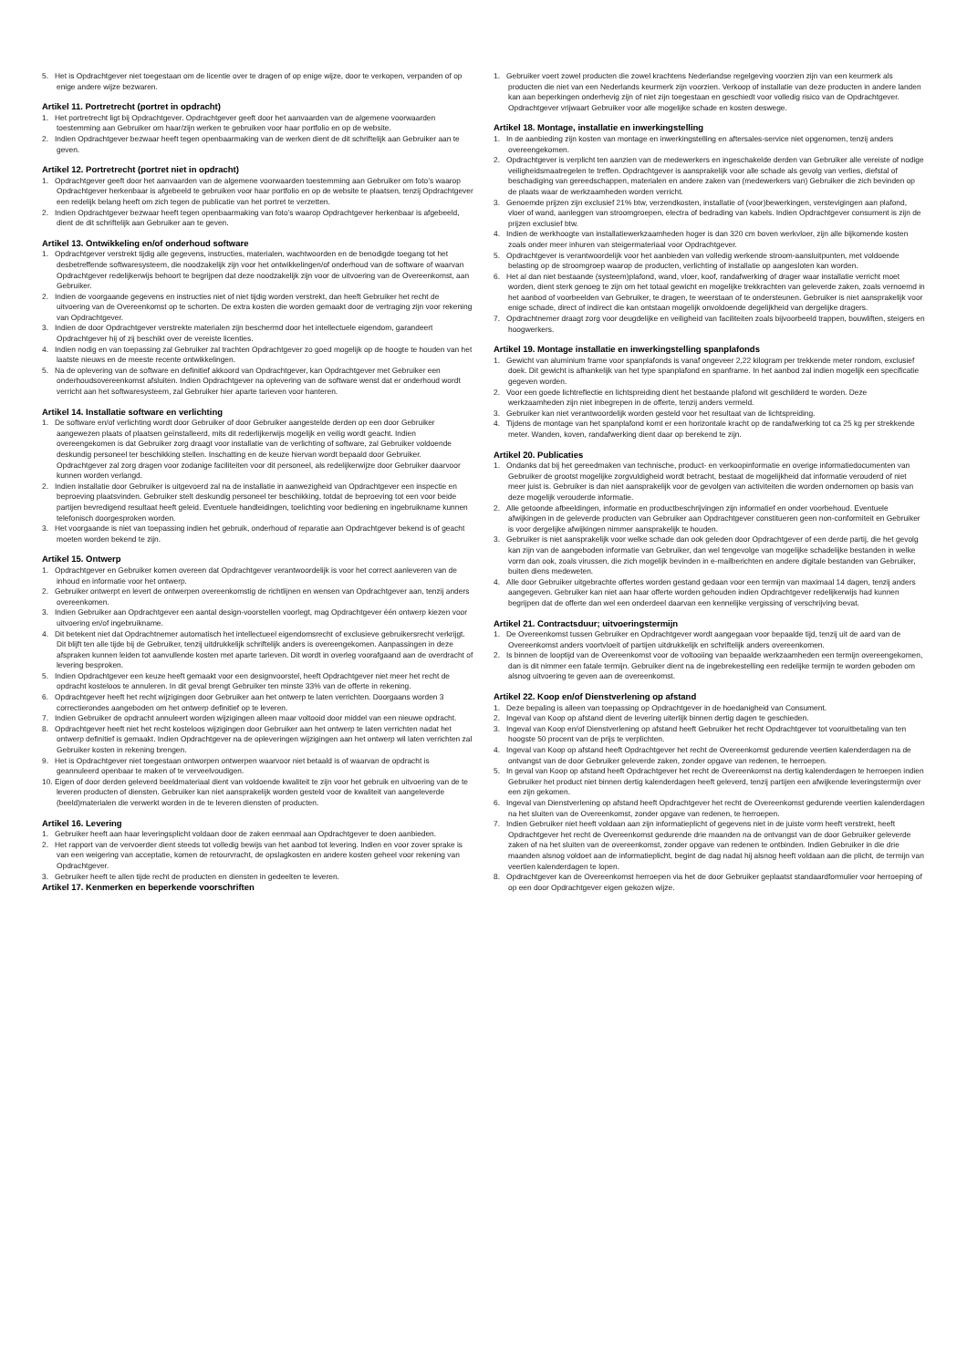5. Het is Opdrachtgever niet toegestaan om de licentie over te dragen of op enige wijze, door te verkopen, verpanden of op enige andere wijze bezwaren.
Artikel 11. Portretrecht (portret in opdracht)
1. Het portretrecht ligt bij Opdrachtgever. Opdrachtgever geeft door het aanvaarden van de algemene voorwaarden toestemming aan Gebruiker om haar/zijn werken te gebruiken voor haar portfolio en op de website.
2. Indien Opdrachtgever bezwaar heeft tegen openbaarmaking van de werken dient de dit schriftelijk aan Gebruiker aan te geven.
Artikel 12. Portretrecht (portret niet in opdracht)
1. Opdrachtgever geeft door het aanvaarden van de algemene voorwaarden toestemming aan Gebruiker om foto’s waarop Opdrachtgever herkenbaar is afgebeeld te gebruiken voor haar portfolio en op de website te plaatsen, tenzij Opdrachtgever een redelijk belang heeft om zich tegen de publicatie van het portret te verzetten.
2. Indien Opdrachtgever bezwaar heeft tegen openbaarmaking van foto’s waarop Opdrachtgever herkenbaar is afgebeeld, dient de dit schriftelijk aan Gebruiker aan te geven.
Artikel 13. Ontwikkeling en/of onderhoud software
1. Opdrachtgever verstrekt tijdig alle gegevens, instructies, materialen, wachtwoorden en de benodigde toegang tot het desbetreffende softwaresysteem, die noodzakelijk zijn voor het ontwikkelingen/of onderhoud van de software of waarvan Opdrachtgever redelijkerwijs behoort te begrijpen dat deze noodzakelijk zijn voor de uitvoering van de Overeenkomst, aan Gebruiker.
2. Indien de voorgaande gegevens en instructies niet of niet tijdig worden verstrekt, dan heeft Gebruiker het recht de uitvoering van de Overeenkomst op te schorten. De extra kosten die worden gemaakt door de vertraging zijn voor rekening van Opdrachtgever.
3. Indien de door Opdrachtgever verstrekte materialen zijn beschermd door het intellectuele eigendom, garandeert Opdrachtgever hij of zij beschikt over de vereiste licenties.
4. Indien nodig en van toepassing zal Gebruiker zal trachten Opdrachtgever zo goed mogelijk op de hoogte te houden van het laatste nieuws en de meeste recente ontwikkelingen.
5. Na de oplevering van de software en definitief akkoord van Opdrachtgever, kan Opdrachtgever met Gebruiker een onderhoudsovereenkomst afsluiten. Indien Opdrachtgever na oplevering van de software wenst dat er onderhoud wordt verricht aan het softwaresysteem, zal Gebruiker hier aparte tarieven voor hanteren.
Artikel 14. Installatie software en verlichting
1. De software en/of verlichting wordt door Gebruiker of door Gebruiker aangestelde derden op een door Gebruiker aangewezen plaats of plaatsen geïnstalleerd, mits dit rederlijkerwijs mogelijk en veilig wordt geacht. Indien overeengekomen is dat Gebruiker zorg draagt voor installatie van de verlichting of software, zal Gebruiker voldoende deskundig personeel ter beschikking stellen. Inschatting en de keuze hiervan wordt bepaald door Gebruiker. Opdrachtgever zal zorg dragen voor zodanige faciliteiten voor dit personeel, als redelijkerwijze door Gebruiker daarvoor kunnen worden verlangd.
2. Indien installatie door Gebruiker is uitgevoerd zal na de installatie in aanwezigheid van Opdrachtgever een inspectie en beproeving plaatsvinden. Gebruiker stelt deskundig personeel ter beschikking, totdat de beproeving tot een voor beide partijen bevredigend resultaat heeft geleid. Eventuele handleidingen, toelichting voor bediening en ingebruikname kunnen telefonisch doorgesproken worden.
3. Het voorgaande is niet van toepassing indien het gebruik, onderhoud of reparatie aan Opdrachtgever bekend is of geacht moeten worden bekend te zijn.
Artikel 15. Ontwerp
1. Opdrachtgever en Gebruiker komen overeen dat Opdrachtgever verantwoordelijk is voor het correct aanleveren van de inhoud en informatie voor het ontwerp.
2. Gebruiker ontwerpt en levert de ontwerpen overeenkomstig de richtlijnen en wensen van Opdrachtgever aan, tenzij anders overeenkomen.
3. Indien Gebruiker aan Opdrachtgever een aantal design-voorstellen voorlegt, mag Opdrachtgever één ontwerp kiezen voor uitvoering en/of ingebruikname.
4. Dit betekent niet dat Opdrachtnemer automatisch het intellectueel eigendomsrecht of exclusieve gebruikersrecht verkrijgt. Dit blijft ten alle tijde bij de Gebruiker, tenzij uitdrukkelijk schriftelijk anders is overeengekomen. Aanpassingen in deze afspraken kunnen leiden tot aanvullende kosten met aparte tarieven. Dit wordt in overleg voorafgaand aan de overdracht of levering besproken.
5. Indien Opdrachtgever een keuze heeft gemaakt voor een designvoorstel, heeft Opdrachtgever niet meer het recht de opdracht kosteloos te annuleren. In dit geval brengt Gebruiker ten minste 33% van de offerte in rekening.
6. Opdrachtgever heeft het recht wijzigingen door Gebruiker aan het ontwerp te laten verrichten. Doorgaans worden 3 correctierondes aangeboden om het ontwerp definitief op te leveren.
7. Indien Gebruiker de opdracht annuleert worden wijzigingen alleen maar voltooid door middel van een nieuwe opdracht.
8. Opdrachtgever heeft niet het recht kosteloos wijzigingen door Gebruiker aan het ontwerp te laten verrichten nadat het ontwerp definitief is gemaakt. Indien Opdrachtgever na de opleveringen wijzigingen aan het ontwerp wil laten verrichten zal Gebruiker kosten in rekening brengen.
9. Het is Opdrachtgever niet toegestaan ontworpen ontwerpen waarvoor niet betaald is of waarvan de opdracht is geannuleerd openbaar te maken of te verveelvoudigen.
10. Eigen of door derden geleverd beeldmateriaal dient van voldoende kwaliteit te zijn voor het gebruik en uitvoering van de te leveren producten of diensten. Gebruiker kan niet aansprakelijk worden gesteld voor de kwaliteit van aangeleverde (beeld)materialen die verwerkt worden in de te leveren diensten of producten.
Artikel 16. Levering
1. Gebruiker heeft aan haar leveringsplicht voldaan door de zaken eenmaal aan Opdrachtgever te doen aanbieden.
2. Het rapport van de vervoerder dient steeds tot volledig bewijs van het aanbod tot levering. Indien en voor zover sprake is van een weigering van acceptatie, komen de retourvracht, de opslagkosten en andere kosten geheel voor rekening van Opdrachtgever.
3. Gebruiker heeft te allen tijde recht de producten en diensten in gedeelten te leveren.
Artikel 17. Kenmerken en beperkende voorschriften
1. Gebruiker voert zowel producten die zowel krachtens Nederlandse regelgeving voorzien zijn van een keurmerk als producten die niet van een Nederlands keurmerk zijn voorzien. Verkoop of installatie van deze producten in andere landen kan aan beperkingen onderhevig zijn of niet zijn toegestaan en geschiedt voor volledig risico van de Opdrachtgever. Opdrachtgever vrijwaart Gebruiker voor alle mogelijke schade en kosten deswege.
Artikel 18. Montage, installatie en inwerkingstelling
1. In de aanbieding zijn kosten van montage en inwerkingstelling en aftersales-service niet opgenomen, tenzij anders overeengekomen.
2. Opdrachtgever is verplicht ten aanzien van de medewerkers en ingeschakelde derden van Gebruiker alle vereiste of nodige veiligheidsmaatregelen te treffen. Opdrachtgever is aansprakelijk voor alle schade als gevolg van verlies, diefstal of beschadiging van gereedschappen, materialen en andere zaken van (medewerkers van) Gebruiker die zich bevinden op de plaats waar de werkzaamheden worden verricht.
3. Genoemde prijzen zijn exclusief 21% btw, verzendkosten, installatie of (voor)bewerkingen, verstevigingen aan plafond, vloer of wand, aanleggen van stroomgroepen, electra of bedrading van kabels. Indien Opdrachtgever consument is zijn de prijzen exclusief btw.
4. Indien de werkhoogte van installatiewerkzaamheden hoger is dan 320 cm boven werkvloer, zijn alle bijkomende kosten zoals onder meer inhuren van steigermateriaal voor Opdrachtgever.
5. Opdrachtgever is verantwoordelijk voor het aanbieden van volledig werkende stroom-aansluitpunten, met voldoende belasting op de stroomgroep waarop de producten, verlichting of installatie op aangesloten kan worden.
6. Het al dan niet bestaande (systeem)plafond, wand, vloer, koof, randafwerking of drager waar installatie verricht moet worden, dient sterk genoeg te zijn om het totaal gewicht en mogelijke trekkrachten van geleverde zaken, zoals vernoemd in het aanbod of voorbeelden van Gebruiker, te dragen, te weerstaan of te ondersteunen. Gebruiker is niet aansprakelijk voor enige schade, direct of indirect die kan ontstaan mogelijk onvoldoende degelijkheid van dergelijke dragers.
7. Opdrachtnemer draagt zorg voor deugdelijke en veiligheid van faciliteiten zoals bijvoorbeeld trappen, bouwliften, steigers en hoogwerkers.
Artikel 19. Montage installatie en inwerkingstelling spanplafonds
1. Gewicht van aluminium frame voor spanplafonds is vanaf ongeveer 2,22 kilogram per trekkende meter rondom, exclusief doek. Dit gewicht is afhankelijk van het type spanplafond en spanframe. In het aanbod zal indien mogelijk een specificatie gegeven worden.
2. Voor een goede lichtreflectie en lichtspreiding dient het bestaande plafond wit geschilderd te worden. Deze werkzaamheden zijn niet inbegrepen in de offerte, tenzij anders vermeld.
3. Gebruiker kan niet verantwoordelijk worden gesteld voor het resultaat van de lichtspreiding.
4. Tijdens de montage van het spanplafond komt er een horizontale kracht op de randafwerking tot ca 25 kg per strekkende meter. Wanden, koven, randafwerking dient daar op berekend te zijn.
Artikel 20. Publicaties
1. Ondanks dat bij het gereedmaken van technische, product- en verkoopinformatie en overige informatiedocumenten van Gebruiker de grootst mogelijke zorgvuldigheid wordt betracht, bestaat de mogelijkheid dat informatie verouderd of niet meer juist is. Gebruiker is dan niet aansprakelijk voor de gevolgen van activiteiten die worden ondernomen op basis van deze mogelijk verouderde informatie.
2. Alle getoonde afbeeldingen, informatie en productbeschrijvingen zijn informatief en onder voorbehoud. Eventuele afwijkingen in de geleverde producten van Gebruiker aan Opdrachtgever constitueren geen non-conformiteit en Gebruiker is voor dergelijke afwijkingen nimmer aansprakelijk te houden.
3. Gebruiker is niet aansprakelijk voor welke schade dan ook geleden door Opdrachtgever of een derde partij, die het gevolg kan zijn van de aangeboden informatie van Gebruiker, dan wel tengevolge van mogelijke schadelijke bestanden in welke vorm dan ook, zoals virussen, die zich mogelijk bevinden in e-mailberichten en andere digitale bestanden van Gebruiker, buiten diens medeweten.
4. Alle door Gebruiker uitgebrachte offertes worden gestand gedaan voor een termijn van maximaal 14 dagen, tenzij anders aangegeven. Gebruiker kan niet aan haar offerte worden gehouden indien Opdrachtgever redelijkerwijs had kunnen begrijpen dat de offerte dan wel een onderdeel daarvan een kennelijke vergissing of verschrijving bevat.
Artikel 21. Contractsduur; uitvoeringstermijn
1. De Overeenkomst tussen Gebruiker en Opdrachtgever wordt aangegaan voor bepaalde tijd, tenzij uit de aard van de Overeenkomst anders voortvloeit of partijen uitdrukkelijk en schriftelijk anders overeenkomen.
2. Is binnen de looptijd van de Overeenkomst voor de voltooiing van bepaalde werkzaamheden een termijn overeengekomen, dan is dit nimmer een fatale termijn. Gebruiker dient na de ingebrekestelling een redelijke termijn te worden geboden om alsnog uitvoering te geven aan de overeenkomst.
Artikel 22. Koop en/of Dienstverlening op afstand
1. Deze bepaling is alleen van toepassing op Opdrachtgever in de hoedanigheid van Consument.
2. Ingeval van Koop op afstand dient de levering uiterlijk binnen dertig dagen te geschieden.
3. Ingeval van Koop en/of Dienstverlening op afstand heeft Gebruiker het recht Opdrachtgever tot vooruitbetaling van ten hoogste 50 procent van de prijs te verplichten.
4. Ingeval van Koop op afstand heeft Opdrachtgever het recht de Overeenkomst gedurende veertien kalenderdagen na de ontvangst van de door Gebruiker geleverde zaken, zonder opgave van redenen, te herroepen.
5. In geval van Koop op afstand heeft Opdrachtgever het recht de Overeenkomst na dertig kalenderdagen te herroepen indien Gebruiker het product niet binnen dertig kalenderdagen heeft geleverd, tenzij partijen een afwijkende leveringstermijn over een zijn gekomen.
6. Ingeval van Dienstverlening op afstand heeft Opdrachtgever het recht de Overeenkomst gedurende veertien kalenderdagen na het sluiten van de Overeenkomst, zonder opgave van redenen, te herroepen.
7. Indien Gebruiker niet heeft voldaan aan zijn informatieplicht of gegevens niet in de juiste vorm heeft verstrekt, heeft Opdrachtgever het recht de Overeenkomst gedurende drie maanden na de ontvangst van de door Gebruiker geleverde zaken of na het sluiten van de overeenkomst, zonder opgave van redenen te ontbinden. Indien Gebruiker in die drie maanden alsnog voldoet aan de informatieplicht, begint de dag nadat hij alsnog heeft voldaan aan die plicht, de termijn van veertien kalenderdagen te lopen.
8. Opdrachtgever kan de Overeenkomst herroepen via het de door Gebruiker geplaatst standaardformulier voor herroeping of op een door Opdrachtgever eigen gekozen wijze.